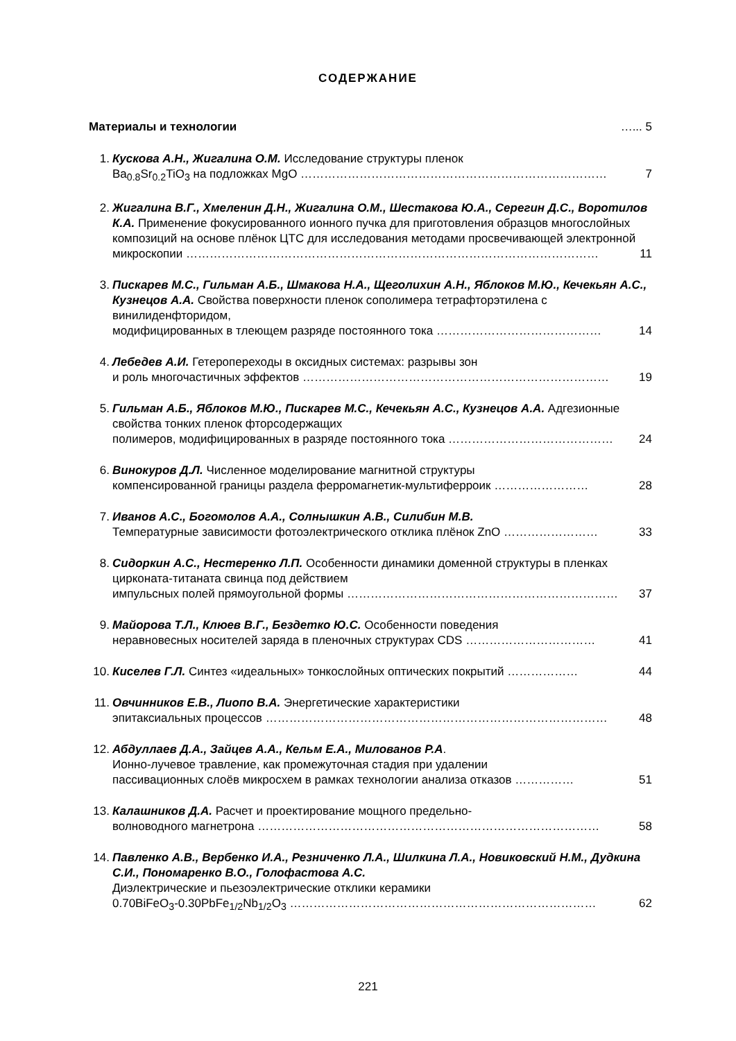СОДЕРЖАНИЕ
Материалы и технологии …... 5
1. Кускова А.Н., Жигалина О.М. Исследование структуры пленок
Ba<sub>0.8</sub>Sr<sub>0.2</sub>TiO<sub>3</sub> на подложках MgO …………………………………………………………………… 7
2. Жигалина В.Г., Хмеленин Д.Н., Жигалина О.М., Шестакова Ю.А., Серегин Д.С., Воротилов К.А. Применение фокусированного ионного пучка для приготовления образцов многослойных композиций на основе плёнок ЦТС для исследования методами просвечивающей электронной
микроскопии …………………………………………………………………………………………… 11
3. Пискарев М.С., Гильман А.Б., Шмакова Н.А., Щеголихин А.Н., Яблоков М.Ю., Кечекьян А.С., Кузнецов А.А. Свойства поверхности пленок сополимера тетрафторэтилена с винилиденфторидом,
модифицированных в тлеющем разряде постоянного тока …………………………………… 14
4. Лебедев А.И. Гетеропереходы в оксидных системах: разрывы зон
и роль многочастичных эффектов …………………………………………………………………… 19
5. Гильман А.Б., Яблоков М.Ю., Пискарев М.С., Кечекьян А.С., Кузнецов А.А. Адгезионные свойства тонких пленок фторсодержащих
полимеров, модифицированных в разряде постоянного тока …………………………………… 24
6. Винокуров Д.Л. Численное моделирование магнитной структуры
компенсированной границы раздела ферромагнетик-мультиферроик …………………… 28
7. Иванов А.С., Богомолов А.А., Солнышкин А.В., Силибин М.В.
Температурные зависимости фотоэлектрического отклика плёнок ZnO …………………… 33
8. Сидоркин А.С., Нестеренко Л.П. Особенности динамики доменной структуры в пленках цирконата-титаната свинца под действием
импульсных полей прямоугольной формы …………………………………………………………… 37
9. Майорова Т.Л., Клюев В.Г., Бездетко Ю.С. Особенности поведения
неравновесных носителей заряда в пленочных структурах CDS …………………………… 41
10.
Киселев Г.Л. Синтез «идеальных» тонкослойных оптических покрытий ……………… 44
11.
Овчинников Е.В., Лиопо В.А. Энергетические характеристики
эпитаксиальных процессов …………………………………………………………………………… 48
12.
Абдуллаев Д.А., Зайцев А.А., Кельм Е.А., Милованов Р.А.
Ионно-лучевое травление, как промежуточная стадия при удалении
пассивационных слоёв микросхем в рамках технологии анализа отказов …………… 51
13.
Калашников Д.А. Расчет и проектирование мощного предельно-
волноводного магнетрона …………………………………………………………………………… 58
14.
Павленко А.В., Вербенко И.А., Резниченко Л.А., Шилкина Л.А., Новиковский Н.М., Дудкина С.И., Пономаренко В.О., Голофастова А.С.
Диэлектрические и пьезоэлектрические отклики керамики
0.70BiFeO<sub>3</sub>-0.30PbFe<sub>1/2</sub>Nb<sub>1/2</sub>O<sub>3</sub> …………………………………………………………………… 62
221